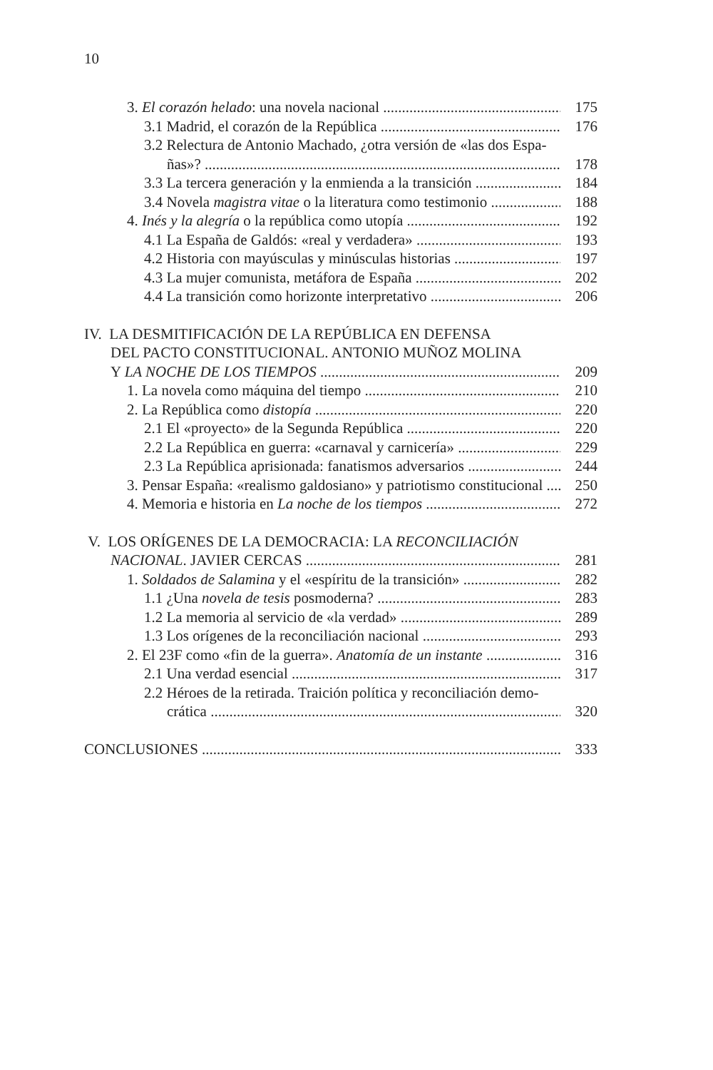10
3. El corazón helado: una novela nacional 175
3.1 Madrid, el corazón de la República 176
3.2 Relectura de Antonio Machado, ¿otra versión de «las dos Espa-
ñas»? 178
3.3 La tercera generación y la enmienda a la transición 184
3.4 Novela magistra vitae o la literatura como testimonio 188
4. Inés y la alegría o la república como utopía 192
4.1 La España de Galdós: «real y verdadera» 193
4.2 Historia con mayúsculas y minúsculas historias 197
4.3 La mujer comunista, metáfora de España 202
4.4 La transición como horizonte interpretativo 206
IV. LA DESMITIFICACIÓN DE LA REPÚBLICA EN DEFENSA
DEL PACTO CONSTITUCIONAL. ANTONIO MUÑOZ MOLINA
Y LA NOCHE DE LOS TIEMPOS 209
1. La novela como máquina del tiempo 210
2. La República como distopía 220
2.1 El «proyecto» de la Segunda República 220
2.2 La República en guerra: «carnaval y carnicería» 229
2.3 La República aprisionada: fanatismos adversarios 244
3. Pensar España: «realismo galdosiano» y patriotismo constitucional 250
4. Memoria e historia en La noche de los tiempos 272
V. LOS ORÍGENES DE LA DEMOCRACIA: LA RECONCILIACIÓN
NACIONAL. JAVIER CERCAS 281
1. Soldados de Salamina y el «espíritu de la transición» 282
1.1 ¿Una novela de tesis posmoderna? 283
1.2 La memoria al servicio de «la verdad» 289
1.3 Los orígenes de la reconciliación nacional 293
2. El 23F como «fin de la guerra». Anatomía de un instante 316
2.1 Una verdad esencial 317
2.2 Héroes de la retirada. Traición política y reconciliación demo-
crática 320
CONCLUSIONES 333